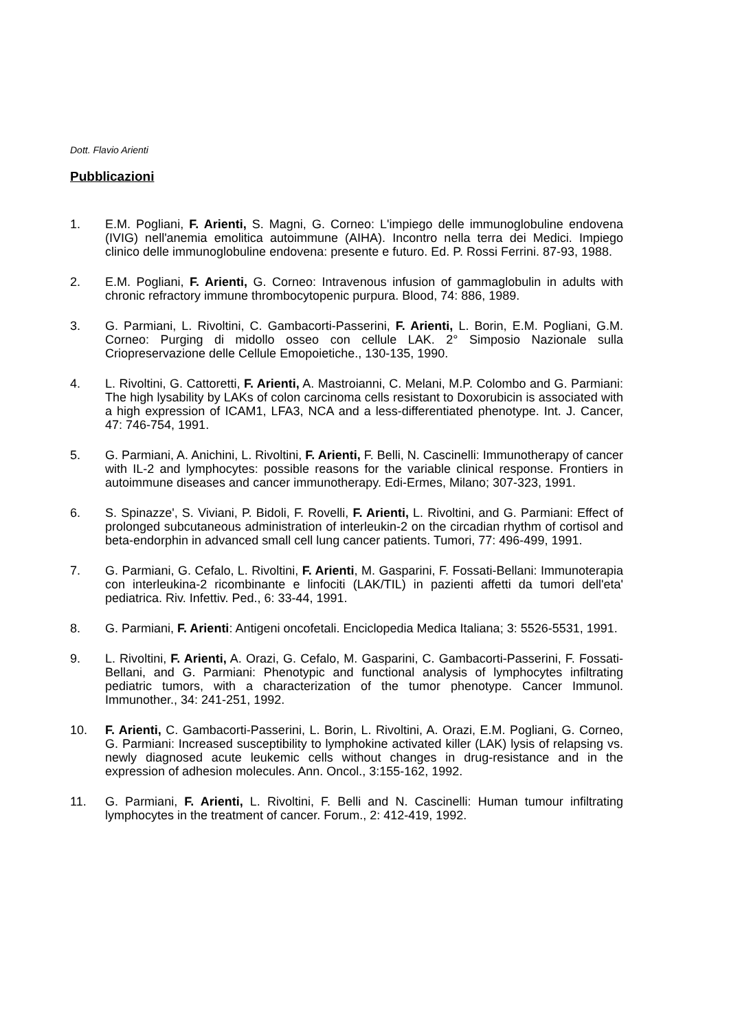Dott. Flavio Arienti
Pubblicazioni
1. E.M. Pogliani, F. Arienti, S. Magni, G. Corneo: L'impiego delle immunoglobuline endovena (IVIG) nell'anemia emolitica autoimmune (AIHA). Incontro nella terra dei Medici. Impiego clinico delle immunoglobuline endovena: presente e futuro. Ed. P. Rossi Ferrini. 87-93, 1988.
2. E.M. Pogliani, F. Arienti, G. Corneo: Intravenous infusion of gammaglobulin in adults with chronic refractory immune thrombocytopenic purpura. Blood, 74: 886, 1989.
3. G. Parmiani, L. Rivoltini, C. Gambacorti-Passerini, F. Arienti, L. Borin, E.M. Pogliani, G.M. Corneo: Purging di midollo osseo con cellule LAK. 2° Simposio Nazionale sulla Criopreservazione delle Cellule Emopoietiche., 130-135, 1990.
4. L. Rivoltini, G. Cattoretti, F. Arienti, A. Mastroianni, C. Melani, M.P. Colombo and G. Parmiani: The high lysability by LAKs of colon carcinoma cells resistant to Doxorubicin is associated with a high expression of ICAM1, LFA3, NCA and a less-differentiated phenotype. Int. J. Cancer, 47: 746-754, 1991.
5. G. Parmiani, A. Anichini, L. Rivoltini, F. Arienti, F. Belli, N. Cascinelli: Immunotherapy of cancer with IL-2 and lymphocytes: possible reasons for the variable clinical response. Frontiers in autoimmune diseases and cancer immunotherapy. Edi-Ermes, Milano; 307-323, 1991.
6. S. Spinazze', S. Viviani, P. Bidoli, F. Rovelli, F. Arienti, L. Rivoltini, and G. Parmiani: Effect of prolonged subcutaneous administration of interleukin-2 on the circadian rhythm of cortisol and beta-endorphin in advanced small cell lung cancer patients. Tumori, 77: 496-499, 1991.
7. G. Parmiani, G. Cefalo, L. Rivoltini, F. Arienti, M. Gasparini, F. Fossati-Bellani: Immunoterapia con interleukina-2 ricombinante e linfociti (LAK/TIL) in pazienti affetti da tumori dell'eta' pediatrica. Riv. Infettiv. Ped., 6: 33-44, 1991.
8. G. Parmiani, F. Arienti: Antigeni oncofetali. Enciclopedia Medica Italiana; 3: 5526-5531, 1991.
9. L. Rivoltini, F. Arienti, A. Orazi, G. Cefalo, M. Gasparini, C. Gambacorti-Passerini, F. Fossati-Bellani, and G. Parmiani: Phenotypic and functional analysis of lymphocytes infiltrating pediatric tumors, with a characterization of the tumor phenotype. Cancer Immunol. Immunother., 34: 241-251, 1992.
10. F. Arienti, C. Gambacorti-Passerini, L. Borin, L. Rivoltini, A. Orazi, E.M. Pogliani, G. Corneo, G. Parmiani: Increased susceptibility to lymphokine activated killer (LAK) lysis of relapsing vs. newly diagnosed acute leukemic cells without changes in drug-resistance and in the expression of adhesion molecules. Ann. Oncol., 3:155-162, 1992.
11. G. Parmiani, F. Arienti, L. Rivoltini, F. Belli and N. Cascinelli: Human tumour infiltrating lymphocytes in the treatment of cancer. Forum., 2: 412-419, 1992.